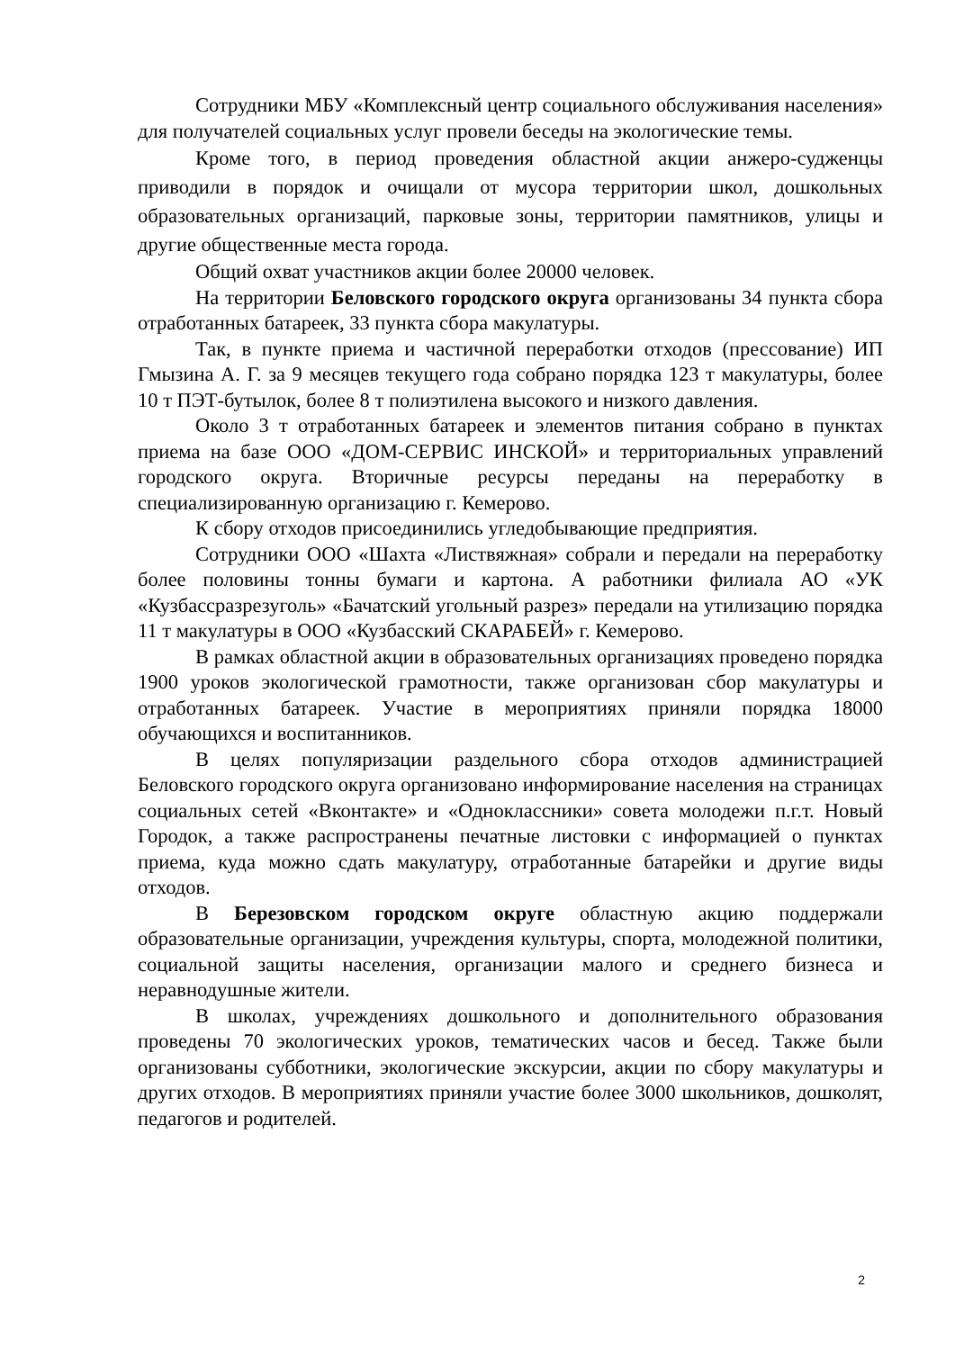Сотрудники МБУ «Комплексный центр социального обслуживания населения» для получателей социальных услуг провели беседы на экологические темы.
Кроме того, в период проведения областной акции анжеро-судженцы приводили в порядок и очищали от мусора территории школ, дошкольных образовательных организаций, парковые зоны, территории памятников, улицы и другие общественные места города.
Общий охват участников акции более 20000 человек.
На территории Беловского городского округа организованы 34 пункта сбора отработанных батареек, 33 пункта сбора макулатуры.
Так, в пункте приема и частичной переработки отходов (прессование) ИП Гмызина А. Г. за 9 месяцев текущего года собрано порядка 123 т макулатуры, более 10 т ПЭТ-бутылок, более 8 т полиэтилена высокого и низкого давления.
Около 3 т отработанных батареек и элементов питания собрано в пунктах приема на базе ООО «ДОМ-СЕРВИС ИНСКОЙ» и территориальных управлений городского округа. Вторичные ресурсы переданы на переработку в специализированную организацию г. Кемерово.
К сбору отходов присоединились угледобывающие предприятия.
Сотрудники ООО «Шахта «Листвяжная» собрали и передали на переработку более половины тонны бумаги и картона. А работники филиала АО «УК «Кузбассразрезуголь» «Бачатский угольный разрез» передали на утилизацию порядка 11 т макулатуры в ООО «Кузбасский СКАРАБЕЙ» г. Кемерово.
В рамках областной акции в образовательных организациях проведено порядка 1900 уроков экологической грамотности, также организован сбор макулатуры и отработанных батареек. Участие в мероприятиях приняли порядка 18000 обучающихся и воспитанников.
В целях популяризации раздельного сбора отходов администрацией Беловского городского округа организовано информирование населения на страницах социальных сетей «Вконтакте» и «Одноклассники» совета молодежи п.г.т. Новый Городок, а также распространены печатные листовки с информацией о пунктах приема, куда можно сдать макулатуру, отработанные батарейки и другие виды отходов.
В Березовском городском округе областную акцию поддержали образовательные организации, учреждения культуры, спорта, молодежной политики, социальной защиты населения, организации малого и среднего бизнеса и неравнодушные жители.
В школах, учреждениях дошкольного и дополнительного образования проведены 70 экологических уроков, тематических часов и бесед. Также были организованы субботники, экологические экскурсии, акции по сбору макулатуры и других отходов. В мероприятиях приняли участие более 3000 школьников, дошколят, педагогов и родителей.
2